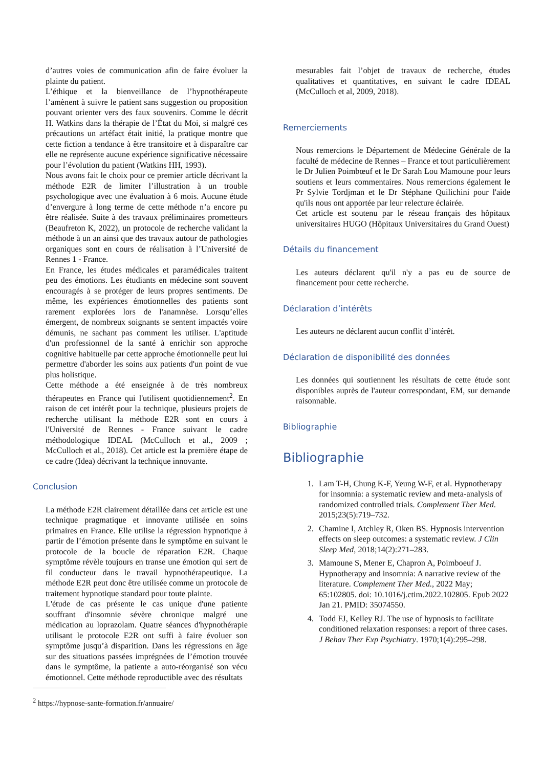d’autres voies de communication afin de faire évoluer la plainte du patient.
L’éthique et la bienveillance de l’hypnothérapeute l’amènent à suivre le patient sans suggestion ou proposition pouvant orienter vers des faux souvenirs. Comme le décrit H. Watkins dans la thérapie de l’État du Moi, si malgré ces précautions un artéfact était initié, la pratique montre que cette fiction a tendance à être transitoire et à disparaître car elle ne représente aucune expérience significative nécessaire pour l’évolution du patient (Watkins HH, 1993).
Nous avons fait le choix pour ce premier article décrivant la méthode E2R de limiter l’illustration à un trouble psychologique avec une évaluation à 6 mois. Aucune étude d’envergure à long terme de cette méthode n’a encore pu être réalisée. Suite à des travaux préliminaires prometteurs (Beaufreton K, 2022), un protocole de recherche validant la méthode à un an ainsi que des travaux autour de pathologies organiques sont en cours de réalisation à l’Université de Rennes 1 - France.
En France, les études médicales et paramédicales traitent peu des émotions. Les étudiants en médecine sont souvent encouragés à se protéger de leurs propres sentiments. De même, les expériences émotionnelles des patients sont rarement explorées lors de l'anamnèse. Lorsqu’elles émergent, de nombreux soignants se sentent impactés voire démunis, ne sachant pas comment les utiliser. L'aptitude d'un professionnel de la santé à enrichir son approche cognitive habituelle par cette approche émotionnelle peut lui permettre d'aborder les soins aux patients d'un point de vue plus holistique.
Cette méthode a été enseignée à de très nombreux thérapeutes en France qui l'utilisent quotidiennement<sup>2</sup>. En raison de cet intérêt pour la technique, plusieurs projets de recherche utilisant la méthode E2R sont en cours à l'Université de Rennes - France suivant le cadre méthodologique IDEAL (McCulloch et al., 2009 ; McCulloch et al., 2018). Cet article est la première étape de ce cadre (Idea) décrivant la technique innovante.
Conclusion
La méthode E2R clairement détaillée dans cet article est une technique pragmatique et innovante utilisée en soins primaires en France. Elle utilise la régression hypnotique à partir de l’émotion présente dans le symptôme en suivant le protocole de la boucle de réparation E2R. Chaque symptôme révèle toujours en transe une émotion qui sert de fil conducteur dans le travail hypnothérapeutique. La méthode E2R peut donc être utilisée comme un protocole de traitement hypnotique standard pour toute plainte.
L'étude de cas présente le cas unique d'une patiente souffrant d'insomnie sévère chronique malgré une médication au loprazolam. Quatre séances d'hypnothérapie utilisant le protocole E2R ont suffi à faire évoluer son symptôme jusqu’à disparition. Dans les régressions en âge sur des situations passées imprégnées de l’émotion trouvée dans le symptôme, la patiente a auto-réorganisé son vécu émotionnel. Cette méthode reproductible avec des résultats
mesurables fait l’objet de travaux de recherche, études qualitatives et quantitatives, en suivant le cadre IDEAL (McCulloch et al, 2009, 2018).
Remerciements
Nous remercions le Département de Médecine Générale de la faculté de médecine de Rennes – France et tout particulièrement le Dr Julien Poimbœuf et le Dr Sarah Lou Mamoune pour leurs soutiens et leurs commentaires. Nous remercions également le Pr Sylvie Tordjman et le Dr Stéphane Quilichini pour l'aide qu'ils nous ont apportée par leur relecture éclairée.
Cet article est soutenu par le réseau français des hôpitaux universitaires HUGO (Hôpitaux Universitaires du Grand Ouest)
Détails du financement
Les auteurs déclarent qu'il n'y a pas eu de source de financement pour cette recherche.
Déclaration d’intérêts
Les auteurs ne déclarent aucun conflit d’intérêt.
Déclaration de disponibilité des données
Les données qui soutiennent les résultats de cette étude sont disponibles auprès de l'auteur correspondant, EM, sur demande raisonnable.
Bibliographie
Bibliographie
1. Lam T-H, Chung K-F, Yeung W-F, et al. Hypnotherapy for insomnia: a systematic review and meta-analysis of randomized controlled trials. Complement Ther Med. 2015;23(5):719–732.
2. Chamine I, Atchley R, Oken BS. Hypnosis intervention effects on sleep outcomes: a systematic review. J Clin Sleep Med, 2018;14(2):271–283.
3. Mamoune S, Mener E, Chapron A, Poimboeuf J. Hypnotherapy and insomnia: A narrative review of the literature. Complement Ther Med., 2022 May; 65:102805. doi: 10.1016/j.ctim.2022.102805. Epub 2022 Jan 21. PMID: 35074550.
4. Todd FJ, Kelley RJ. The use of hypnosis to facilitate conditioned relaxation responses: a report of three cases. J Behav Ther Exp Psychiatry. 1970;1(4):295–298.
<sup>2</sup> https://hypnose-sante-formation.fr/annuaire/